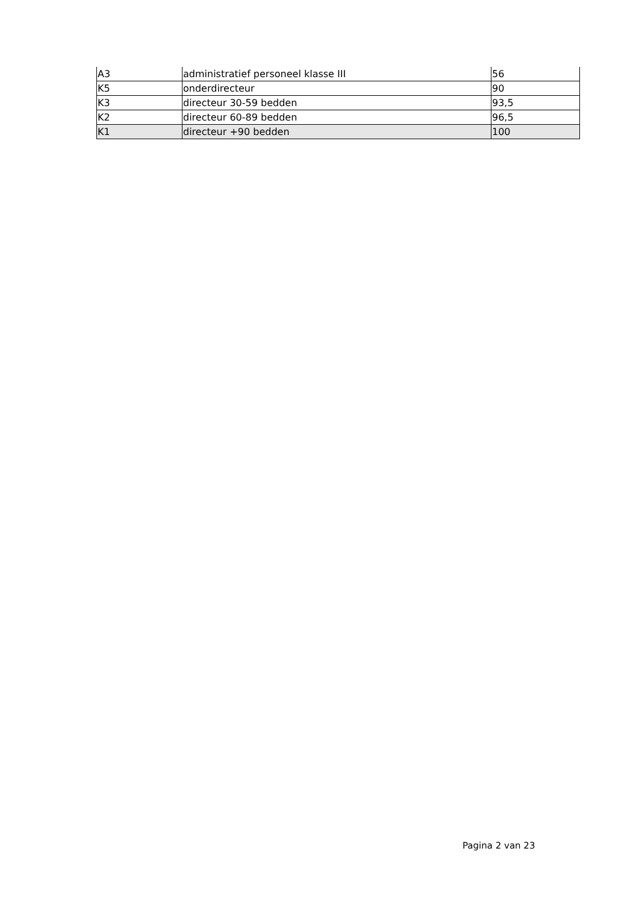| A3 | administratief personeel klasse III | 56 |
| K5 | onderdirecteur | 90 |
| K3 | directeur 30-59 bedden | 93,5 |
| K2 | directeur 60-89 bedden | 96,5 |
| K1 | directeur +90 bedden | 100 |
Pagina 2 van 23